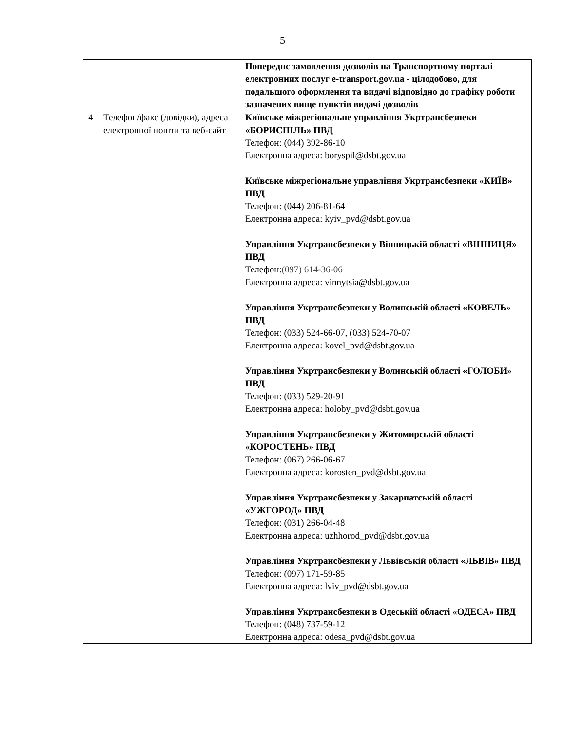5
| | | Попереднє замовлення дозволів на Транспортному порталі електронних послуг e-transport.gov.ua - цілодобово, для подальшого оформлення та видачі відповідно до графіку роботи зазначених вище пунктів видачі дозволів |
| 4 | Телефон/факс (довідки), адреса електронної пошти та веб-сайт | Київське міжрегіональне управління Укртрансбезпеки «БОРИСПІЛЬ» ПВД Телефон: (044) 392-86-10 Електронна адреса: boryspil@dsbt.gov.ua Київське міжрегіональне управління Укртрансбезпеки «КИЇВ» ПВД Телефон: (044) 206-81-64 Електронна адреса: kyiv_pvd@dsbt.gov.ua Управління Укртрансбезпеки у Вінницькій області «ВІННИЦЯ» ПВД Телефон: (097) 614-36-06 Електронна адреса: vinnytsia@dsbt.gov.ua Управління Укртрансбезпеки у Волинській області «КОВЕЛЬ» ПВД Телефон: (033) 524-66-07, (033) 524-70-07 Електронна адреса: kovel_pvd@dsbt.gov.ua Управління Укртрансбезпеки у Волинській області «ГОЛОБИ» ПВД Телефон: (033) 529-20-91 Електронна адреса: holoby_pvd@dsbt.gov.ua Управління Укртрансбезпеки у Житомирській області «КОРОСТЕНЬ» ПВД Телефон: (067) 266-06-67 Електронна адреса: korosten_pvd@dsbt.gov.ua Управління Укртрансбезпеки у Закарпатській області «УЖГОРОД» ПВД Телефон: (031) 266-04-48 Електронна адреса: uzhhorod_pvd@dsbt.gov.ua Управління Укртрансбезпеки у Львівській області «ЛЬВІВ» ПВД Телефон: (097) 171-59-85 Електронна адреса: lviv_pvd@dsbt.gov.ua Управління Укртрансбезпеки в Одеській області «ОДЕСА» ПВД Телефон: (048) 737-59-12 Електронна адреса: odesa_pvd@dsbt.gov.ua |